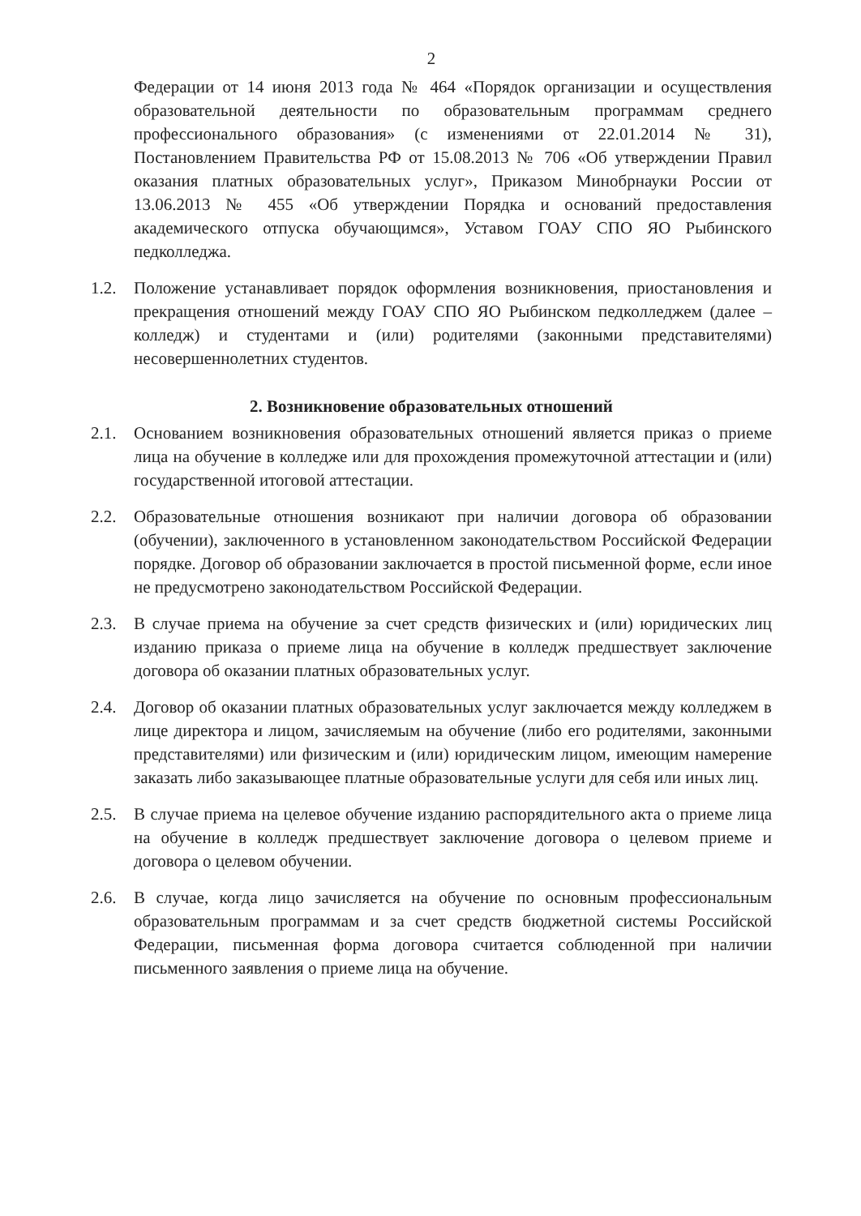2
Федерации от 14 июня 2013 года № 464 «Порядок организации и осуществления образовательной деятельности по образовательным программам среднего профессионального образования» (с изменениями от 22.01.2014 № 31), Постановлением Правительства РФ от 15.08.2013 № 706 «Об утверждении Правил оказания платных образовательных услуг», Приказом Минобрнауки России от 13.06.2013 № 455 «Об утверждении Порядка и оснований предоставления академического отпуска обучающимся», Уставом ГОАУ СПО ЯО Рыбинского педколледжа.
1.2. Положение устанавливает порядок оформления возникновения, приостановления и прекращения отношений между ГОАУ СПО ЯО Рыбинском педколледжем (далее – колледж) и студентами и (или) родителями (законными представителями) несовершеннолетних студентов.
2. Возникновение образовательных отношений
2.1. Основанием возникновения образовательных отношений является приказ о приеме лица на обучение в колледже или для прохождения промежуточной аттестации и (или) государственной итоговой аттестации.
2.2. Образовательные отношения возникают при наличии договора об образовании (обучении), заключенного в установленном законодательством Российской Федерации порядке. Договор об образовании заключается в простой письменной форме, если иное не предусмотрено законодательством Российской Федерации.
2.3. В случае приема на обучение за счет средств физических и (или) юридических лиц изданию приказа о приеме лица на обучение в колледж предшествует заключение договора об оказании платных образовательных услуг.
2.4. Договор об оказании платных образовательных услуг заключается между колледжем в лице директора и лицом, зачисляемым на обучение (либо его родителями, законными представителями) или физическим и (или) юридическим лицом, имеющим намерение заказать либо заказывающее платные образовательные услуги для себя или иных лиц.
2.5. В случае приема на целевое обучение изданию распорядительного акта о приеме лица на обучение в колледж предшествует заключение договора о целевом приеме и договора о целевом обучении.
2.6. В случае, когда лицо зачисляется на обучение по основным профессиональным образовательным программам и за счет средств бюджетной системы Российской Федерации, письменная форма договора считается соблюденной при наличии письменного заявления о приеме лица на обучение.